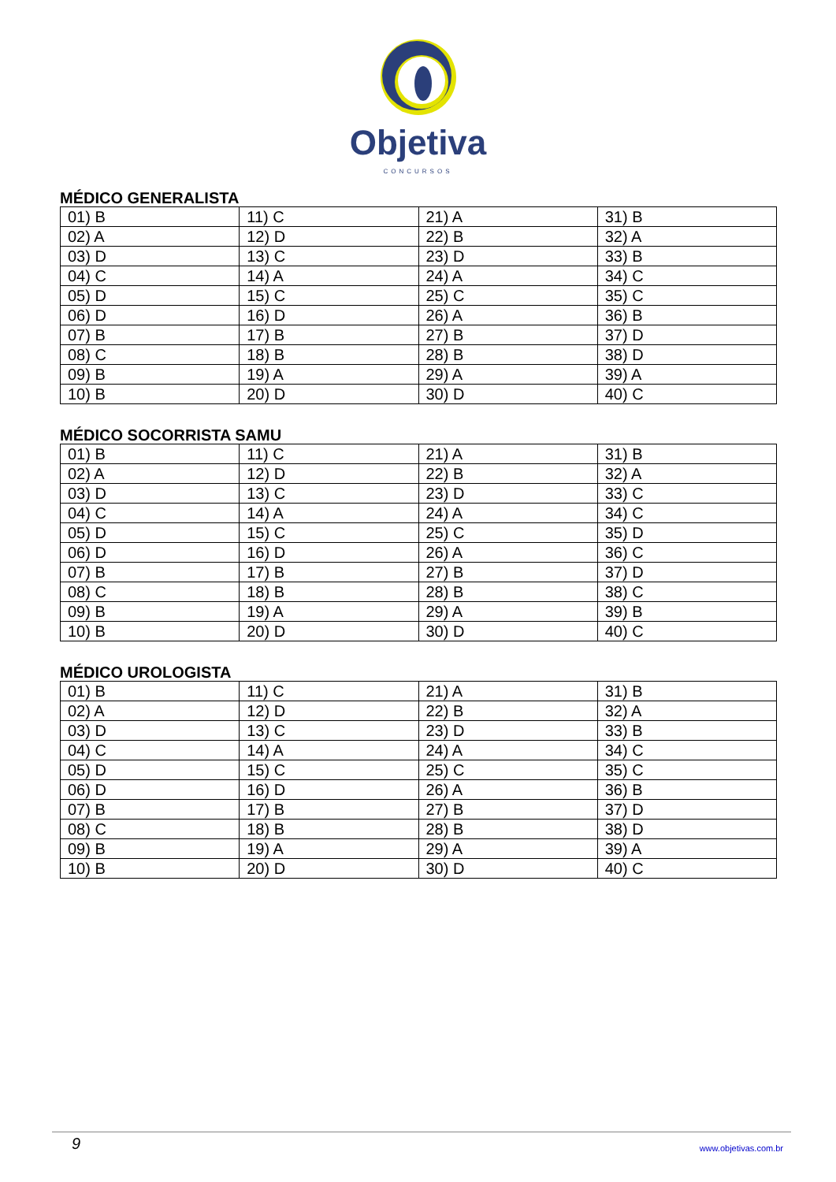Objetiva
CONCURSOS
MÉDICO GENERALISTA
| 01) B | 11) C | 21) A | 31) B |
| 02) A | 12) D | 22) B | 32) A |
| 03) D | 13) C | 23) D | 33) B |
| 04) C | 14) A | 24) A | 34) C |
| 05) D | 15) C | 25) C | 35) C |
| 06) D | 16) D | 26) A | 36) B |
| 07) B | 17) B | 27) B | 37) D |
| 08) C | 18) B | 28) B | 38) D |
| 09) B | 19) A | 29) A | 39) A |
| 10) B | 20) D | 30) D | 40) C |
MÉDICO SOCORRISTA SAMU
| 01) B | 11) C | 21) A | 31) B |
| 02) A | 12) D | 22) B | 32) A |
| 03) D | 13) C | 23) D | 33) C |
| 04) C | 14) A | 24) A | 34) C |
| 05) D | 15) C | 25) C | 35) D |
| 06) D | 16) D | 26) A | 36) C |
| 07) B | 17) B | 27) B | 37) D |
| 08) C | 18) B | 28) B | 38) C |
| 09) B | 19) A | 29) A | 39) B |
| 10) B | 20) D | 30) D | 40) C |
MÉDICO UROLOGISTA
| 01) B | 11) C | 21) A | 31) B |
| 02) A | 12) D | 22) B | 32) A |
| 03) D | 13) C | 23) D | 33) B |
| 04) C | 14) A | 24) A | 34) C |
| 05) D | 15) C | 25) C | 35) C |
| 06) D | 16) D | 26) A | 36) B |
| 07) B | 17) B | 27) B | 37) D |
| 08) C | 18) B | 28) B | 38) D |
| 09) B | 19) A | 29) A | 39) A |
| 10) B | 20) D | 30) D | 40) C |
9 www.objetivas.com.br